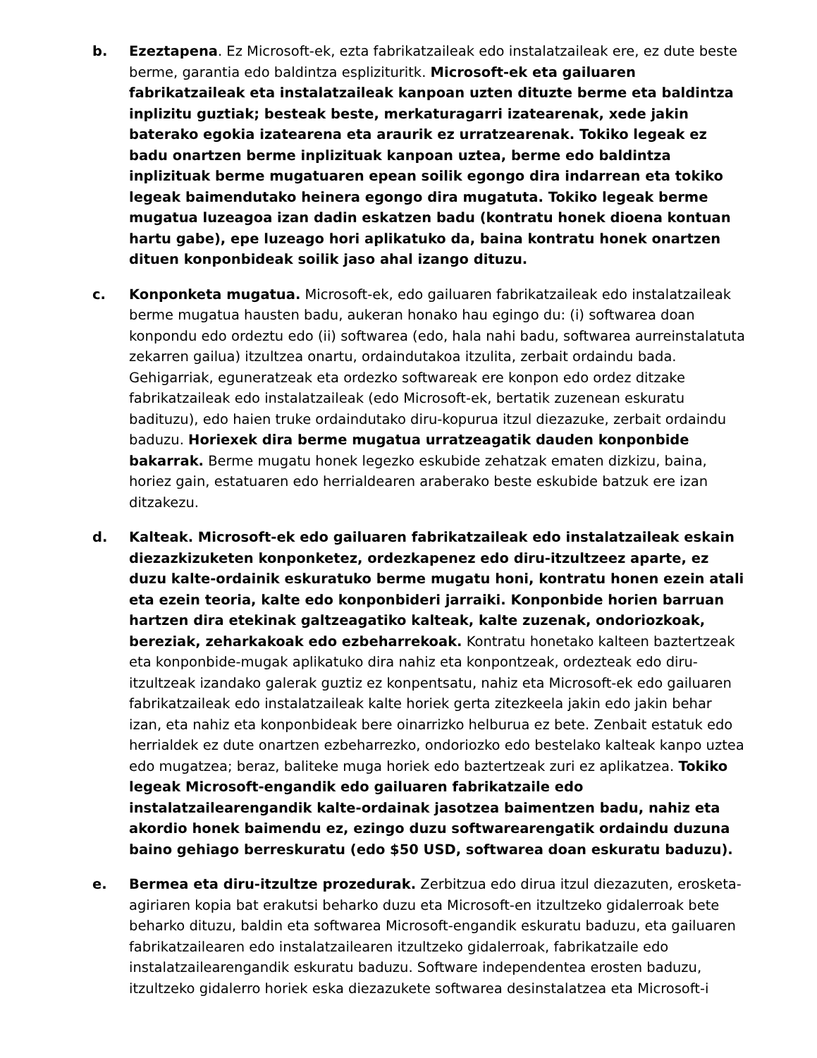b. Ezeztapena. Ez Microsoft-ek, ezta fabrikatzaileak edo instalatzaileak ere, ez dute beste berme, garantia edo baldintza esplizituritk. Microsoft-ek eta gailuaren fabrikatzaileak eta instalatzaileak kanpoan uzten dituzte berme eta baldintza inplizitu guztiak; besteak beste, merkaturagarri izatearenak, xede jakin baterako egokia izatearena eta araurik ez urratzearenak. Tokiko legeak ez badu onartzen berme inplizituak kanpoan uztea, berme edo baldintza inplizituak berme mugatuaren epean soilik egongo dira indarrean eta tokiko legeak baimendutako heinera egongo dira mugatuta. Tokiko legeak berme mugatua luzeagoa izan dadin eskatzen badu (kontratu honek dioena kontuan hartu gabe), epe luzeago hori aplikatuko da, baina kontratu honek onartzen dituen konponbideak soilik jaso ahal izango dituzu.
c. Konponketa mugatua. Microsoft-ek, edo gailuaren fabrikatzaileak edo instalatzaileak berme mugatua hausten badu, aukeran honako hau egingo du: (i) softwarea doan konpondu edo ordeztu edo (ii) softwarea (edo, hala nahi badu, softwarea aurreinstalatuta zekarren gailua) itzultzea onartu, ordaindutakoa itzulita, zerbait ordaindu bada. Gehigarriak, eguneratzeak eta ordezko softwareak ere konpon edo ordez ditzake fabrikatzaileak edo instalatzaileak (edo Microsoft-ek, bertatik zuzenean eskuratu badituzu), edo haien truke ordaindutako diru-kopurua itzul diezazuke, zerbait ordaindu baduzu. Horiexek dira berme mugatua urratzeagatik dauden konponbide bakarrak. Berme mugatu honek legezko eskubide zehatzak ematen dizkizu, baina, horiez gain, estatuaren edo herrialdearen araberako beste eskubide batzuk ere izan ditzakezu.
d. Kalteak. Microsoft-ek edo gailuaren fabrikatzaileak edo instalatzaileak eskain diezazkizuketen konponketez, ordezkapenez edo diru-itzultzeez aparte, ez duzu kalte-ordainik eskuratuko berme mugatu honi, kontratu honen ezein atali eta ezein teoria, kalte edo konponbideri jarraiki. Konponbide horien barruan hartzen dira etekinak galtzeagatiko kalteak, kalte zuzenak, ondoriozkoak, bereziak, zeharkakoak edo ezbeharrekoak. Kontratu honetako kalteen baztertzeak eta konponbide-mugak aplikatuko dira nahiz eta konpontzeak, ordezteak edo diru-itzultzeak izandako galerak guztiz ez konpentsatu, nahiz eta Microsoft-ek edo gailuaren fabrikatzaileak edo instalatzaileak kalte horiek gerta zitezkeela jakin edo jakin behar izan, eta nahiz eta konponbideak bere oinarrizko helburua ez bete. Zenbait estatuk edo herrialdek ez dute onartzen ezbeharrezko, ondoriozko edo bestelako kalteak kanpo uztea edo mugatzea; beraz, baliteke muga horiek edo baztertzeak zuri ez aplikatzea. Tokiko legeak Microsoft-engandik edo gailuaren fabrikatzaile edo instalatzailearengandik kalte-ordainak jasotzea baimentzen badu, nahiz eta akordio honek baimendu ez, ezingo duzu softwarearengatik ordaindu duzuna baino gehiago berreskuratu (edo $50 USD, softwarea doan eskuratu baduzu).
e. Bermea eta diru-itzultze prozedurak. Zerbitzua edo dirua itzul diezazuten, erosketa-agiriaren kopia bat erakutsi beharko duzu eta Microsoft-en itzultzeko gidalerroak bete beharko dituzu, baldin eta softwarea Microsoft-engandik eskuratu baduzu, eta gailuaren fabrikatzailearen edo instalatzailearen itzultzeko gidalerroak, fabrikatzaile edo instalatzailearengandik eskuratu baduzu. Software independentea erosten baduzu, itzultzeko gidalerro horiek eska diezazukete softwarea desinstalatzea eta Microsoft-i